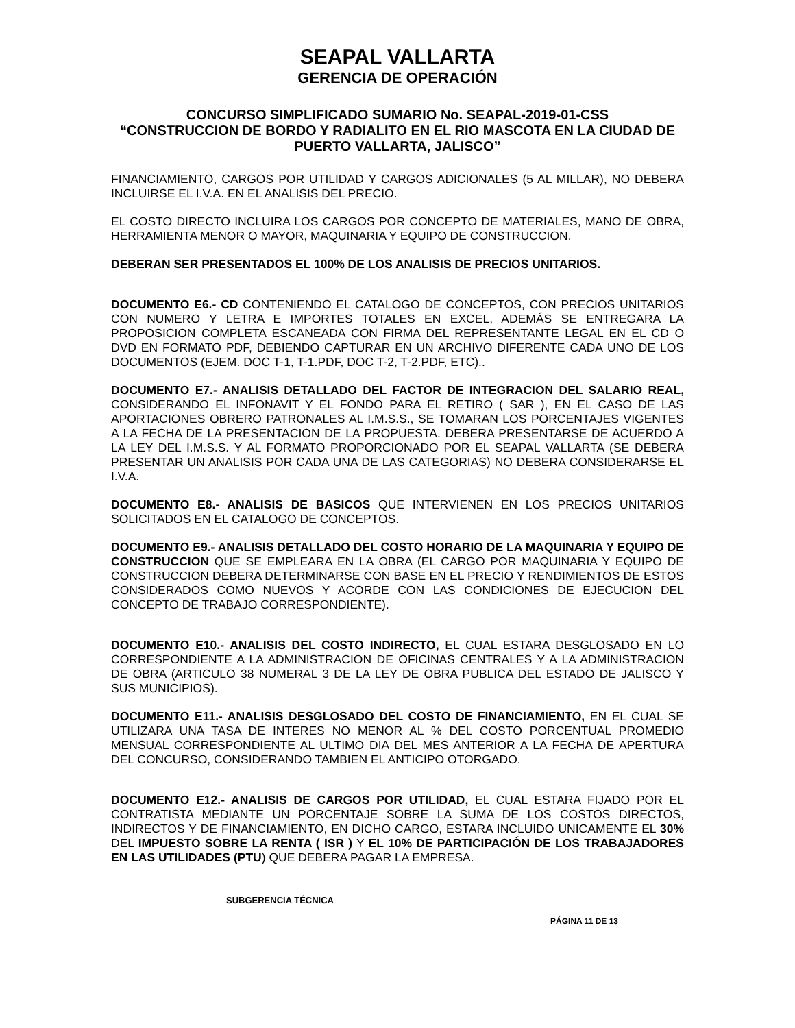SEAPAL VALLARTA
GERENCIA DE OPERACIÓN
CONCURSO SIMPLIFICADO SUMARIO No. SEAPAL-2019-01-CSS
“CONSTRUCCION DE BORDO Y RADIALITO EN EL RIO MASCOTA EN LA CIUDAD DE PUERTO VALLARTA, JALISCO”
FINANCIAMIENTO, CARGOS POR UTILIDAD Y CARGOS ADICIONALES (5 AL MILLAR), NO DEBERA INCLUIRSE EL I.V.A. EN EL ANALISIS DEL PRECIO.
EL COSTO DIRECTO INCLUIRA LOS CARGOS POR CONCEPTO DE MATERIALES, MANO DE OBRA, HERRAMIENTA MENOR O MAYOR, MAQUINARIA Y EQUIPO DE CONSTRUCCION.
DEBERAN SER PRESENTADOS EL 100% DE LOS ANALISIS DE PRECIOS UNITARIOS.
DOCUMENTO E6.- CD CONTENIENDO EL CATALOGO DE CONCEPTOS, CON PRECIOS UNITARIOS CON NUMERO Y LETRA E IMPORTES TOTALES EN EXCEL, ADEMÁS SE ENTREGARA LA PROPOSICION COMPLETA ESCANEADA CON FIRMA DEL REPRESENTANTE LEGAL EN EL CD O DVD EN FORMATO PDF, DEBIENDO CAPTURAR EN UN ARCHIVO DIFERENTE CADA UNO DE LOS DOCUMENTOS (EJEM. DOC T-1, T-1.PDF, DOC T-2, T-2.PDF, ETC)..
DOCUMENTO E7.- ANALISIS DETALLADO DEL FACTOR DE INTEGRACION DEL SALARIO REAL, CONSIDERANDO EL INFONAVIT Y EL FONDO PARA EL RETIRO ( SAR ), EN EL CASO DE LAS APORTACIONES OBRERO PATRONALES AL I.M.S.S., SE TOMARAN LOS PORCENTAJES VIGENTES A LA FECHA DE LA PRESENTACION DE LA PROPUESTA. DEBERA PRESENTARSE DE ACUERDO A LA LEY DEL I.M.S.S. Y AL FORMATO PROPORCIONADO POR EL SEAPAL VALLARTA (SE DEBERA PRESENTAR UN ANALISIS POR CADA UNA DE LAS CATEGORIAS) NO DEBERA CONSIDERARSE EL I.V.A.
DOCUMENTO E8.- ANALISIS DE BASICOS QUE INTERVIENEN EN LOS PRECIOS UNITARIOS SOLICITADOS EN EL CATALOGO DE CONCEPTOS.
DOCUMENTO E9.- ANALISIS DETALLADO DEL COSTO HORARIO DE LA MAQUINARIA Y EQUIPO DE CONSTRUCCION QUE SE EMPLEARA EN LA OBRA (EL CARGO POR MAQUINARIA Y EQUIPO DE CONSTRUCCION DEBERA DETERMINARSE CON BASE EN EL PRECIO Y RENDIMIENTOS DE ESTOS CONSIDERADOS COMO NUEVOS Y ACORDE CON LAS CONDICIONES DE EJECUCION DEL CONCEPTO DE TRABAJO CORRESPONDIENTE).
DOCUMENTO E10.- ANALISIS DEL COSTO INDIRECTO, EL CUAL ESTARA DESGLOSADO EN LO CORRESPONDIENTE A LA ADMINISTRACION DE OFICINAS CENTRALES Y A LA ADMINISTRACION DE OBRA (ARTICULO 38 NUMERAL 3 DE LA LEY DE OBRA PUBLICA DEL ESTADO DE JALISCO Y SUS MUNICIPIOS).
DOCUMENTO E11.- ANALISIS DESGLOSADO DEL COSTO DE FINANCIAMIENTO, EN EL CUAL SE UTILIZARA UNA TASA DE INTERES NO MENOR AL % DEL COSTO PORCENTUAL PROMEDIO MENSUAL CORRESPONDIENTE AL ULTIMO DIA DEL MES ANTERIOR A LA FECHA DE APERTURA DEL CONCURSO, CONSIDERANDO TAMBIEN EL ANTICIPO OTORGADO.
DOCUMENTO E12.- ANALISIS DE CARGOS POR UTILIDAD, EL CUAL ESTARA FIJADO POR EL CONTRATISTA MEDIANTE UN PORCENTAJE SOBRE LA SUMA DE LOS COSTOS DIRECTOS, INDIRECTOS Y DE FINANCIAMIENTO, EN DICHO CARGO, ESTARA INCLUIDO UNICAMENTE EL 30% DEL IMPUESTO SOBRE LA RENTA ( ISR ) Y EL 10% DE PARTICIPACIÓN DE LOS TRABAJADORES EN LAS UTILIDADES (PTU) QUE DEBERA PAGAR LA EMPRESA.
SUBGERENCIA TÉCNICA
PÁGINA 11 DE 13